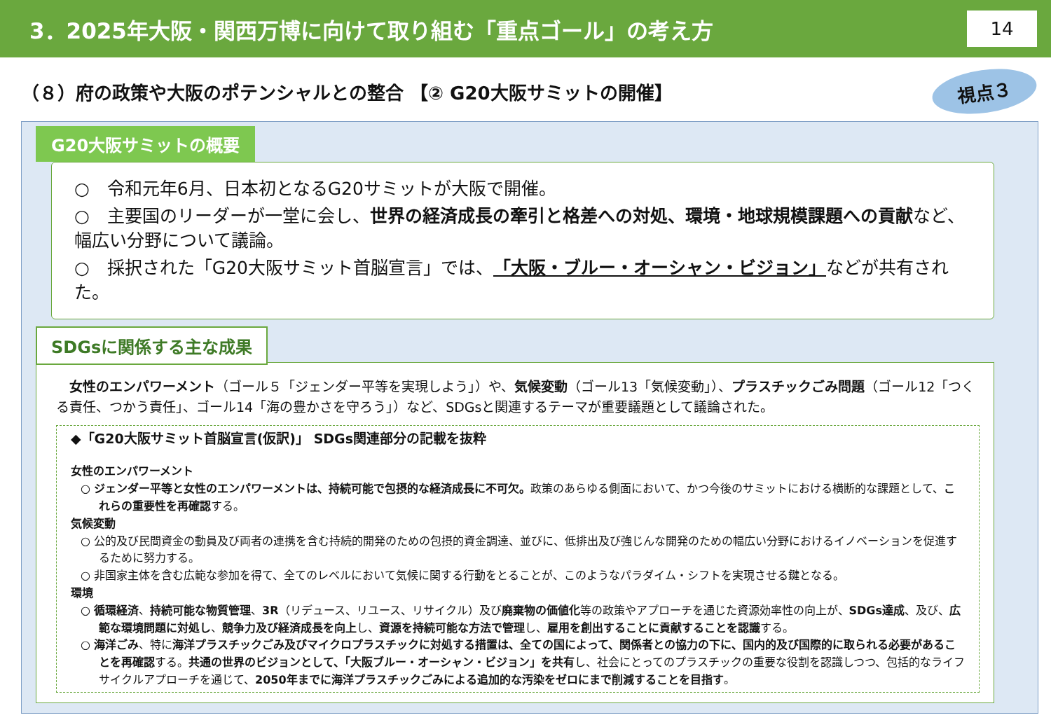3．2025年大阪・関西万博に向けて取り組む「重点ゴール」の考え方
14
（８）府の政策や大阪のポテンシャルとの整合 【② G20大阪サミットの開催】
視点３
G20大阪サミットの概要
○　令和元年6月、日本初となるG20サミットが大阪で開催。
○　主要国のリーダーが一堂に会し、世界の経済成長の牽引と格差への対処、環境・地球規模課題への貢献など、幅広い分野について議論。
○　採択された「G20大阪サミット首脳宣言」では、「大阪・ブルー・オーシャン・ビジョン」などが共有された。
SDGsに関係する主な成果
　女性のエンパワーメント（ゴール５「ジェンダー平等を実現しよう」）や、気候変動（ゴール13「気候変動」）、プラスチックごみ問題（ゴール12「つくる責任、つかう責任」、ゴール14「海の豊かさを守ろう」）など、SDGsと関連するテーマが重要議題として議論された。
◆「G20大阪サミット首脳宣言(仮訳)」 SDGs関連部分の記載を抜粋
女性のエンパワーメント
○ ジェンダー平等と女性のエンパワーメントは、持続可能で包摂的な経済成長に不可欠。政策のあらゆる側面において、かつ今後のサミットにおける横断的な課題として、これらの重要性を再確認する。
気候変動
○ 公的及び民間資金の動員及び両者の連携を含む持続的開発のための包摂的資金調達、並びに、低排出及び強じんな開発のための幅広い分野におけるイノベーションを促進するために努力する。
○ 非国家主体を含む広範な参加を得て、全てのレベルにおいて気候に関する行動をとることが、このようなパラダイム・シフトを実現させる鍵となる。
環境
○ 循環経済、持続可能な物質管理、3R（リデュース、リユース、リサイクル）及び廃棄物の価値化等の政策やアプローチを通じた資源効率性の向上が、SDGs達成、及び、広範な環境問題に対処し、競争力及び経済成長を向上し、資源を持続可能な方法で管理し、雇用を創出することに貢献することを認識する。
○ 海洋ごみ、特に海洋プラスチックごみ及びマイクロプラスチックに対処する措置は、全ての国によって、関係者との協力の下に、国内的及び国際的に取られる必要があることを再確認する。共通の世界のビジョンとして、「大阪ブルー・オーシャン・ビジョン」を共有し、社会にとってのプラスチックの重要な役割を認識しつつ、包括的なライフサイクルアプローチを通じて、2050年までに海洋プラスチックごみによる追加的な汚染をゼロにまで削減することを目指す。